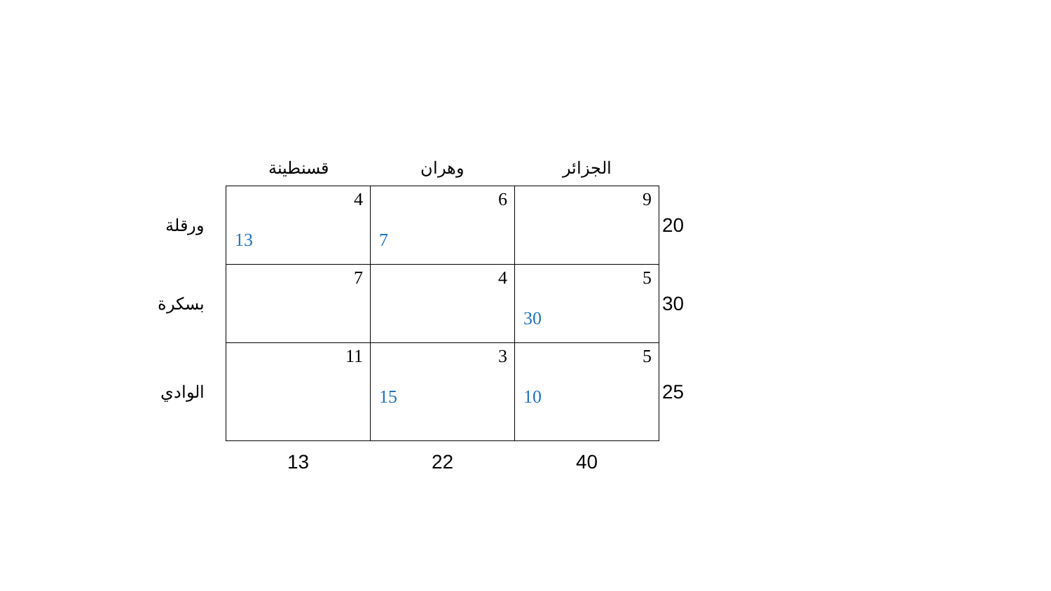| | قسنطينة | وهران | الجزائر | |
| ورقلة | 4 13 | 6 7 | 9 | 20 |
| بسكرة | 7 | 4 | 5 30 | 30 |
| الوادي | 11 | 3 15 | 5 10 | 25 |
| | 13 | 22 | 40 | |